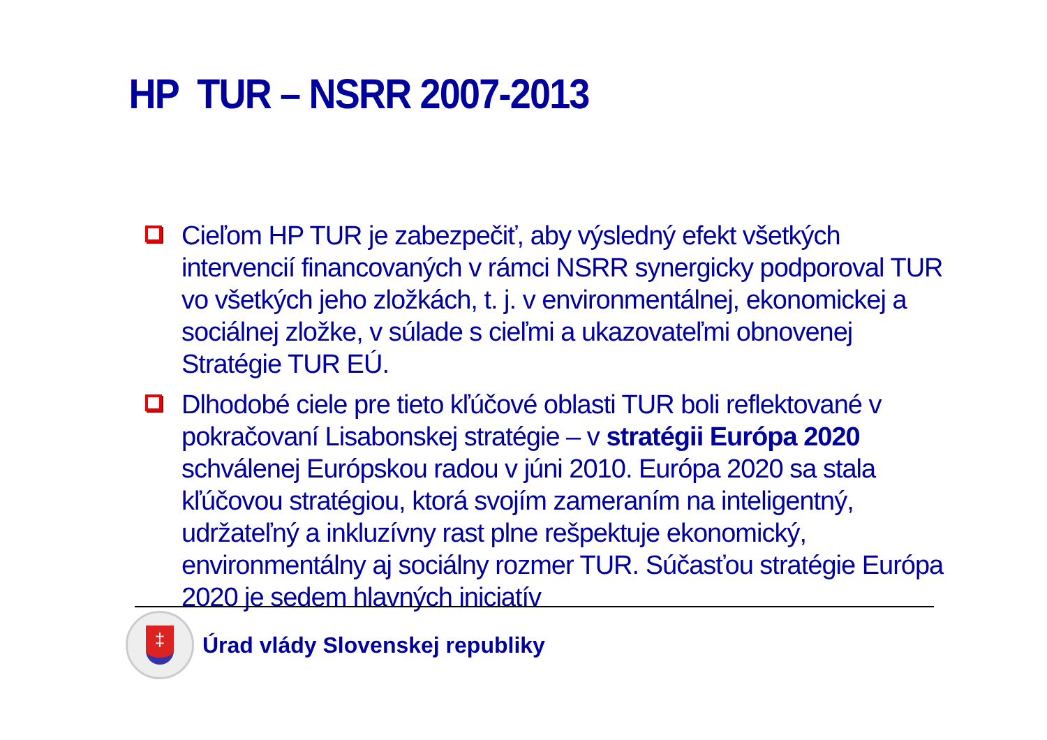HP TUR – NSRR 2007-2013
Cieľom HP TUR je zabezpečiť, aby výsledný efekt všetkých intervencií financovaných v rámci NSRR synergicky podporoval TUR vo všetkých jeho zložkách, t. j. v environmentálnej, ekonomickej a sociálnej zložke, v súlade s cieľmi a ukazovateľmi obnovenej Stratégie TUR EÚ.
Dlhodobé ciele pre tieto kľúčové oblasti TUR boli reflektované v pokračovaní Lisabonskej stratégie – v stratégii Európa 2020 schválenej Európskou radou v júni 2010. Európa 2020 sa stala kľúčovou stratégiou, ktorá svojím zameraním na inteligentný, udržateľný a inkluzívny rast plne rešpektuje ekonomický, environmentálny aj sociálny rozmer TUR. Súčasťou stratégie Európa 2020 je sedem hlavných iniciatív
‡
Úrad vlády Slovenskej republiky